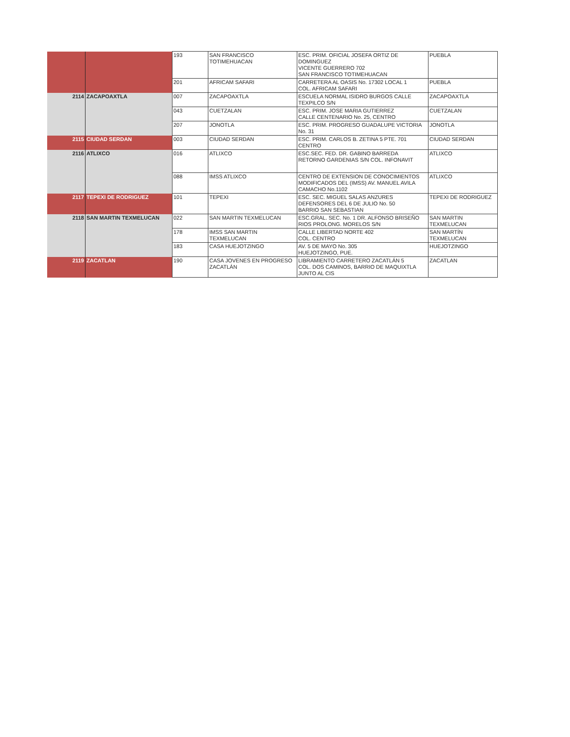| | | 193 | SAN FRANCISCO TOTIMEHUACAN | ESC. PRIM. OFICIAL JOSEFA ORTIZ DE DOMINGUEZ VICENTE GUERRERO 702 SAN FRANCISCO TOTIMEHUACAN | PUEBLA |
| | | 201 | AFRICAM SAFARI | CARRETERA AL OASIS No. 17302 LOCAL 1 COL. AFRICAM SAFARI | PUEBLA |
| 2114 | ZACAPOAXTLA | 007 | ZACAPOAXTLA | ESCUELA NORMAL ISIDRO BURGOS CALLE TEXPILCO S/N | ZACAPOAXTLA |
| | | 043 | CUETZALAN | ESC. PRIM. JOSE MARIA GUTIERREZ CALLE CENTENARIO No. 25, CENTRO | CUETZALAN |
| | | 207 | JONOTLA | ESC. PRIM. PROGRESO GUADALUPE VICTORIA No. 31 | JONOTLA |
| 2115 | CIUDAD SERDAN | 003 | CIUDAD SERDAN | ESC. PRIM. CARLOS B. ZETINA 5 PTE. 701 CENTRO | CIUDAD SERDAN |
| 2116 | ATLIXCO | 016 | ATLIXCO | ESC.SEC. FED. DR. GABINO BARREDA RETORNO GARDENIAS S/N COL. INFONAVIT | ATLIXCO |
| | | 088 | IMSS ATLIXCO | CENTRO DE EXTENSION DE CONOCIMIENTOS MODIFICADOS DEL (IMSS) AV. MANUEL AVILA CAMACHO No.1102 | ATLIXCO |
| 2117 | TEPEXI DE RODRIGUEZ | 101 | TEPEXI | ESC. SEC. MIGUEL SALAS ANZURES DEFENSORES DEL 6 DE JULIO No. 50 BARRIO SAN SEBASTIAN | TEPEXI DE RODRIGUEZ |
| 2118 | SAN MARTIN TEXMELUCAN | 022 | SAN MARTIN TEXMELUCAN | ESC.GRAL. SEC. No. 1 DR. ALFONSO BRISEÑO RIOS PROLONG. MORELOS S/N | SAN MARTIN TEXMELUCAN |
| | | 178 | IMSS SAN MARTIN TEXMELUCAN | CALLE LIBERTAD NORTE 402 COL. CENTRO | SAN MARTÍN TEXMELUCAN |
| | | 183 | CASA HUEJOTZINGO | AV. 5 DE MAYO No. 305 HUEJOTZINGO, PUE. | HUEJOTZINGO |
| 2119 | ZACATLAN | 190 | CASA JOVENES EN PROGRESO ZACATLÁN | LIBRAMIENTO CARRETERO ZACATLÁN 5 COL. DOS CAMINOS, BARRIO DE MAQUIXTLA JUNTO AL CIS | ZACATLAN |